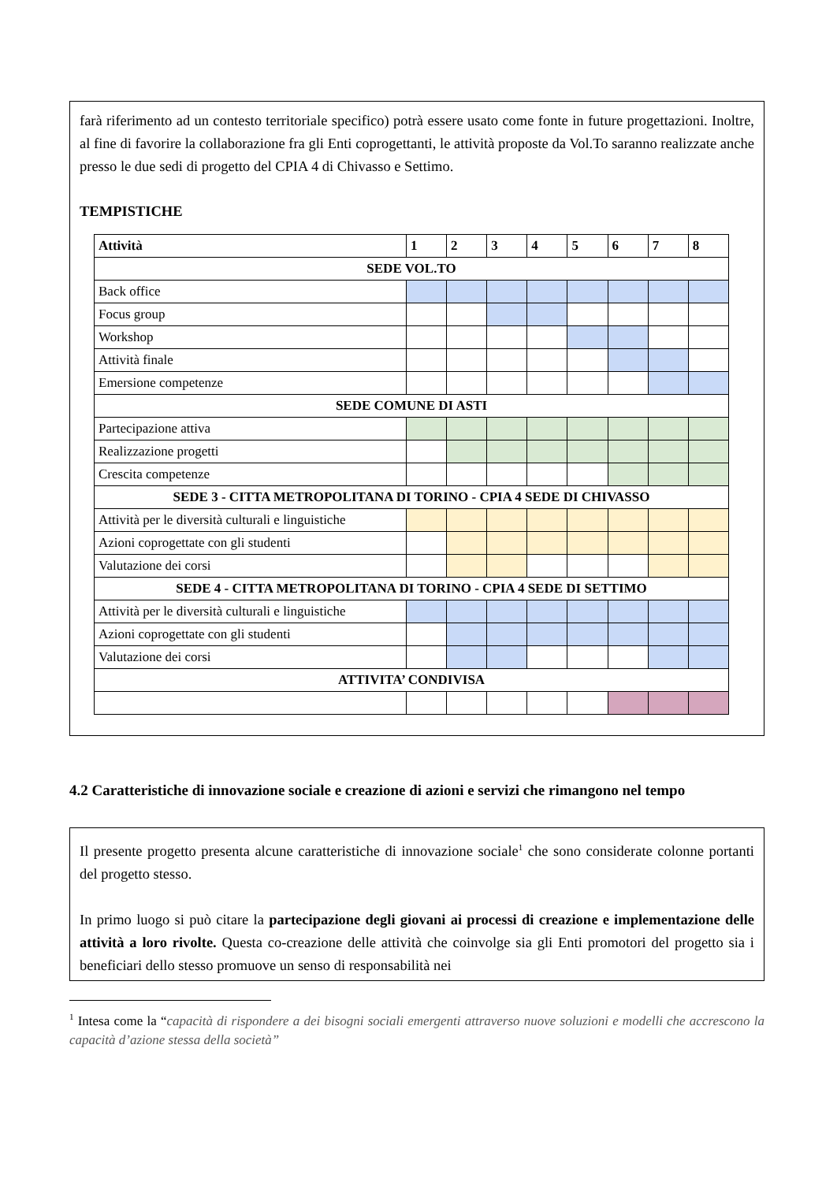farà riferimento ad un contesto territoriale specifico) potrà essere usato come fonte in future progettazioni. Inoltre, al fine di favorire la collaborazione fra gli Enti coprogettanti, le attività proposte da Vol.To saranno realizzate anche presso le due sedi di progetto del CPIA 4 di Chivasso e Settimo.
TEMPISTICHE
| Attività | 1 | 2 | 3 | 4 | 5 | 6 | 7 | 8 |
| --- | --- | --- | --- | --- | --- | --- | --- | --- |
| SEDE VOL.TO | | | | | | | | |
| Back office | | | | | | | | |
| Focus group | | | | | | | | |
| Workshop | | | | | | | | |
| Attività finale | | | | | | | | |
| Emersione competenze | | | | | | | | |
| SEDE COMUNE DI ASTI | | | | | | | | |
| Partecipazione attiva | | | | | | | | |
| Realizzazione progetti | | | | | | | | |
| Crescita competenze | | | | | | | | |
| SEDE 3 - CITTA METROPOLITANA DI TORINO - CPIA 4 SEDE DI CHIVASSO | | | | | | | | |
| Attività per le diversità culturali e linguistiche | | | | | | | | |
| Azioni coprogettate con gli studenti | | | | | | | | |
| Valutazione dei corsi | | | | | | | | |
| SEDE 4 - CITTA METROPOLITANA DI TORINO - CPIA 4 SEDE DI SETTIMO | | | | | | | | |
| Attività per le diversità culturali e linguistiche | | | | | | | | |
| Azioni coprogettate con gli studenti | | | | | | | | |
| Valutazione dei corsi | | | | | | | | |
| ATTIVITA’ CONDIVISA | | | | | | | | |
4.2 Caratteristiche di innovazione sociale e creazione di azioni e servizi che rimangono nel tempo
Il presente progetto presenta alcune caratteristiche di innovazione sociale<sup>1</sup> che sono considerate colonne portanti del progetto stesso.
In primo luogo si può citare la partecipazione degli giovani ai processi di creazione e implementazione delle attività a loro rivolte. Questa co-creazione delle attività che coinvolge sia gli Enti promotori del progetto sia i beneficiari dello stesso promuove un senso di responsabilità nei
<sup>1</sup> Intesa come la “capacità di rispondere a dei bisogni sociali emergenti attraverso nuove soluzioni e modelli che accrescono la capacità d’azione stessa della società”